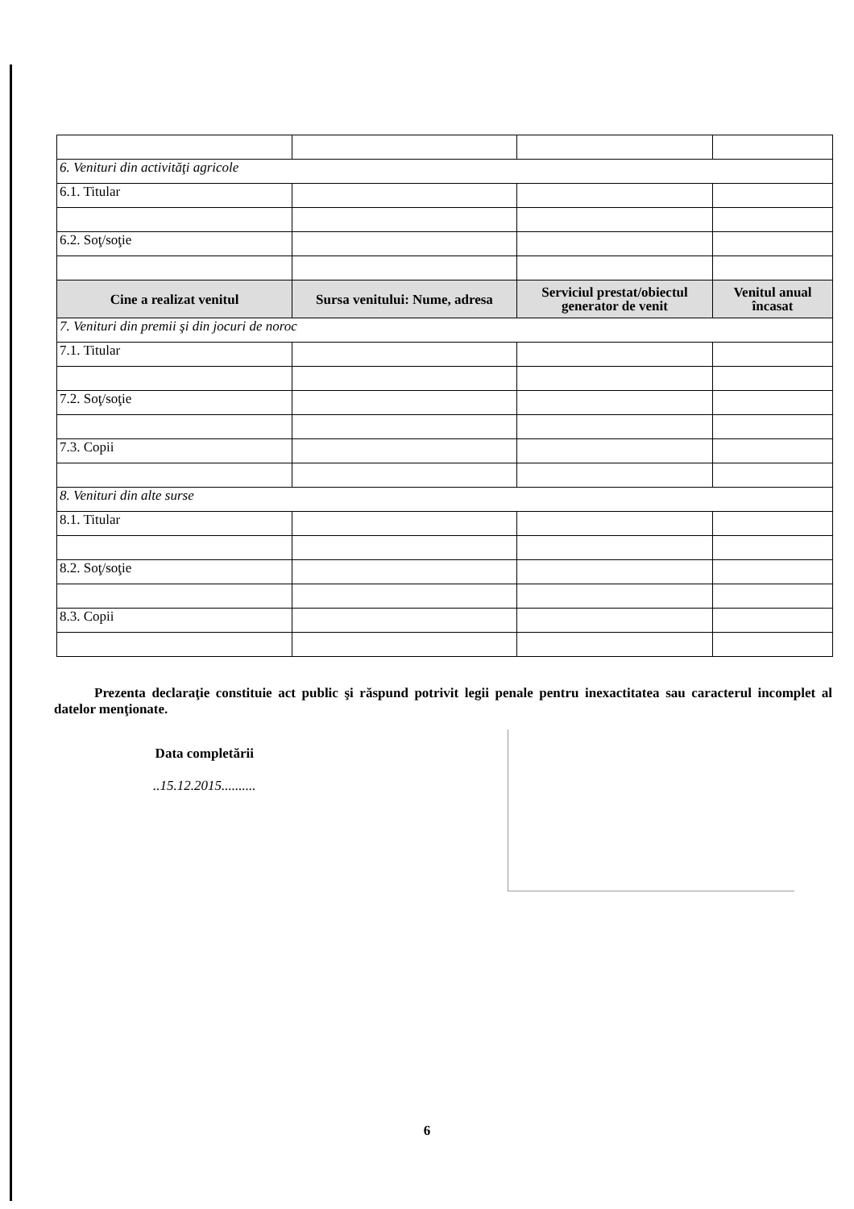| 6. Venituri din activităţi agricole | | | |
| 6.1. Titular | | | |
| 6.2. Soţ/soţie | | | |
| Cine a realizat venitul | Sursa venitului: Nume, adresa | Serviciul prestat/obiectul generator de venit | Venitul anual încasat |
| 7. Venituri din premii şi din jocuri de noroc | | | |
| 7.1. Titular | | | |
| 7.2. Soţ/soţie | | | |
| 7.3. Copii | | | |
| 8. Venituri din alte surse | | | |
| 8.1. Titular | | | |
| 8.2. Soţ/soţie | | | |
| 8.3. Copii | | | |
Prezenta declaraţie constituie act public şi răspund potrivit legii penale pentru inexactitatea sau caracterul incomplet al datelor menţionate.
Data completării
..15.12.2015..........
6